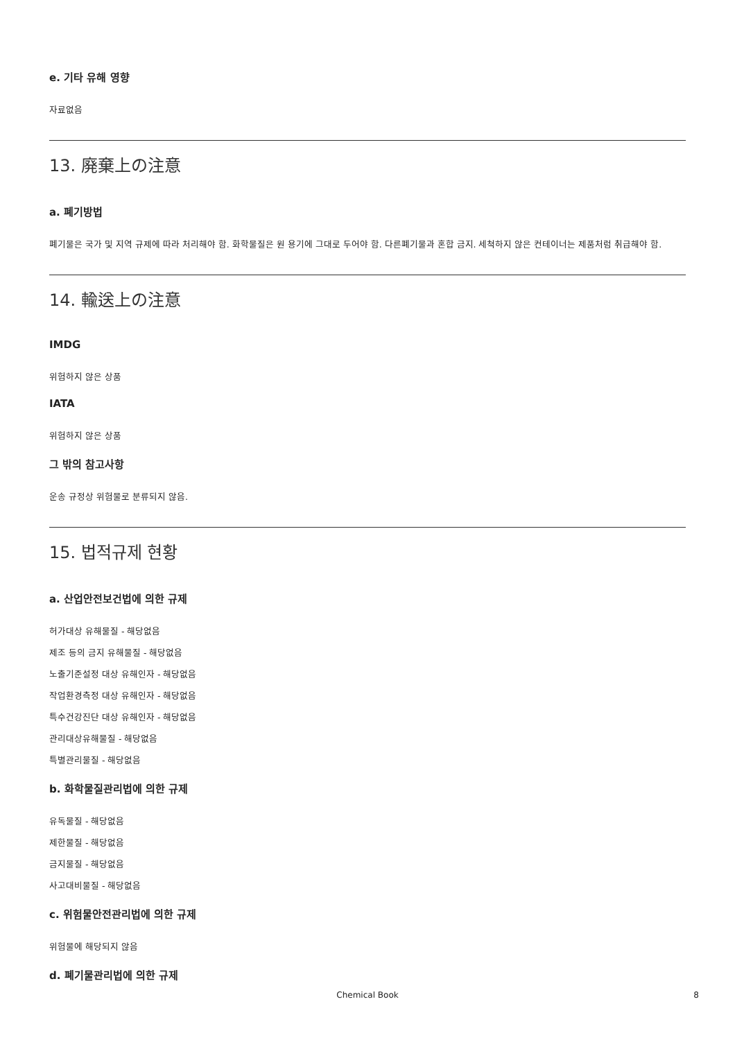e. 기타 유해 영향
자료없음
13. 廃棄上の注意
a. 폐기방법
폐기물은 국가 및 지역 규제에 따라 처리해야 함. 화학물질은 원 용기에 그대로 두어야 함. 다른폐기물과 혼합 금지. 세척하지 않은 컨테이너는 제품처럼 취급해야 함.
14. 輸送上の注意
IMDG
위험하지 않은 상품
IATA
위험하지 않은 상품
그 밖의 참고사항
운송 규정상 위험물로 분류되지 않음.
15. 법적규제 현황
a. 산업안전보건법에 의한 규제
허가대상 유해물질 - 해당없음
제조 등의 금지 유해물질 - 해당없음
노출기준설정 대상 유해인자 - 해당없음
작업환경측정 대상 유해인자 - 해당없음
특수건강진단 대상 유해인자 - 해당없음
관리대상유해물질 - 해당없음
특별관리물질 - 해당없음
b. 화학물질관리법에 의한 규제
유독물질 - 해당없음
제한물질 - 해당없음
금지물질 - 해당없음
사고대비물질 - 해당없음
c. 위험물안전관리법에 의한 규제
위험물에 해당되지 않음
d. 폐기물관리법에 의한 규제
Chemical Book 8